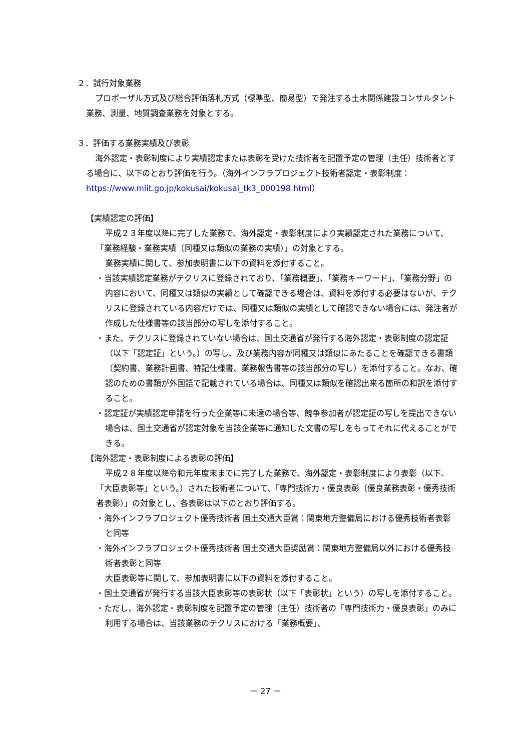２．試行対象業務
プロポーザル方式及び総合評価落札方式（標準型、簡易型）で発注する土木関係建設コンサルタント業務、測量、地質調査業務を対象とする。
３．評価する業務実績及び表彰
海外認定・表彰制度により実績認定または表彰を受けた技術者を配置予定の管理（主任）技術者とする場合に、以下のとおり評価を行う。（海外インフラプロジェクト技術者認定・表彰制度：https://www.mlit.go.jp/kokusai/kokusai_tk3_000198.html）
【実績認定の評価】
平成２３年度以降に完了した業務で、海外認定・表彰制度により実績認定された業務について、「業務経験・業務実績（同種又は類似の業務の実績）」の対象とする。
業務実績に関して、参加表明書に以下の資料を添付すること。
・当該実績認定業務がテクリスに登録されており、「業務概要」、「業務キーワード」、「業務分野」の内容において、同種又は類似の実績として確認できる場合は、資料を添付する必要はないが、テクリスに登録されている内容だけでは、同種又は類似の実績として確認できない場合には、発注者が作成した仕様書等の該当部分の写しを添付すること。
・また、テクリスに登録されていない場合は、国土交通省が発行する海外認定・表彰制度の認定証（以下「認定証」という。）の写し、及び業務内容が同種又は類似にあたることを確認できる書類（契約書、業務計画書、特記仕様書、業務報告書等の該当部分の写し）を添付すること。なお、確認のための書類が外国語で記載されている場合は、同種又は類似を確認出来る箇所の和訳を添付すること。
・認定証が実績認定申請を行った企業等に未達の場合等、競争参加者が認定証の写しを提出できない場合は、国土交通省が認定対象を当該企業等に通知した文書の写しをもってそれに代えることができる。
【海外認定・表彰制度による表彰の評価】
平成２８年度以降令和元年度末までに完了した業務で、海外認定・表彰制度により表彰（以下、「大臣表彰等」という。）された技術者について、「専門技術力・優良表彰（優良業務表彰・優秀技術者表彰）」の対象とし、各表彰は以下のとおり評価する。
・海外インフラプロジェクト優秀技術者 国土交通大臣賞：関東地方整備局における優秀技術者表彰と同等
・海外インフラプロジェクト優秀技術者 国土交通大臣奨励賞：関東地方整備局以外における優秀技術者表彰と同等
大臣表彰等に関して、参加表明書に以下の資料を添付すること。
・国土交通省が発行する当該大臣表彰等の表彰状（以下「表彰状」という）の写しを添付すること。
・ただし、海外認定・表彰制度を配置予定の管理（主任）技術者の「専門技術力・優良表彰」のみに利用する場合は、当該業務のテクリスにおける「業務概要」、
－ 27 －